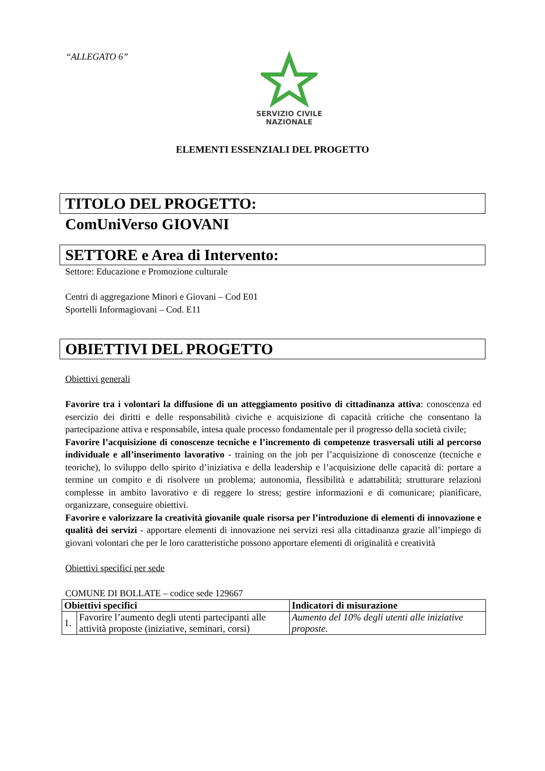“ALLEGATO 6”
SERVIZIO CIVILE
NAZIONALE
ELEMENTI ESSENZIALI DEL PROGETTO
TITOLO DEL PROGETTO:
ComUniVerso GIOVANI
SETTORE e Area di Intervento:
Settore: Educazione e Promozione culturale
Centri di aggregazione Minori e Giovani – Cod E01
Sportelli Informagiovani – Cod. E11
OBIETTIVI DEL PROGETTO
Obiettivi generali
Favorire tra i volontari la diffusione di un atteggiamento positivo di cittadinanza attiva: conoscenza ed esercizio dei diritti e delle responsabilità civiche e acquisizione di capacità critiche che consentano la partecipazione attiva e responsabile, intesa quale processo fondamentale per il progresso della società civile;
Favorire l’acquisizione di conoscenze tecniche e l’incremento di competenze trasversali utili al percorso individuale e all’inserimento lavorativo - training on the job per l’acquisizione di conoscenze (tecniche e teoriche), lo sviluppo dello spirito d’iniziativa e della leadership e l’acquisizione delle capacità di: portare a termine un compito e di risolvere un problema; autonomia, flessibilità e adattabilità; strutturare relazioni complesse in ambito lavorativo e di reggere lo stress; gestire informazioni e di comunicare; pianificare, organizzare, conseguire obiettivi.
Favorire e valorizzare la creatività giovanile quale risorsa per l’introduzione di elementi di innovazione e qualità dei servizi - apportare elementi di innovazione nei servizi resi alla cittadinanza grazie all’impiego di giovani volontari che per le loro caratteristiche possono apportare elementi di originalità e creatività
Obiettivi specifici per sede
COMUNE DI BOLLATE – codice sede 129667
| Obiettivi specifici | | Indicatori di misurazione |
| --- | --- | --- |
| 1. | Favorire l’aumento degli utenti partecipanti alle attività proposte (iniziative, seminari, corsi) | Aumento del 10% degli utenti alle iniziative proposte. |